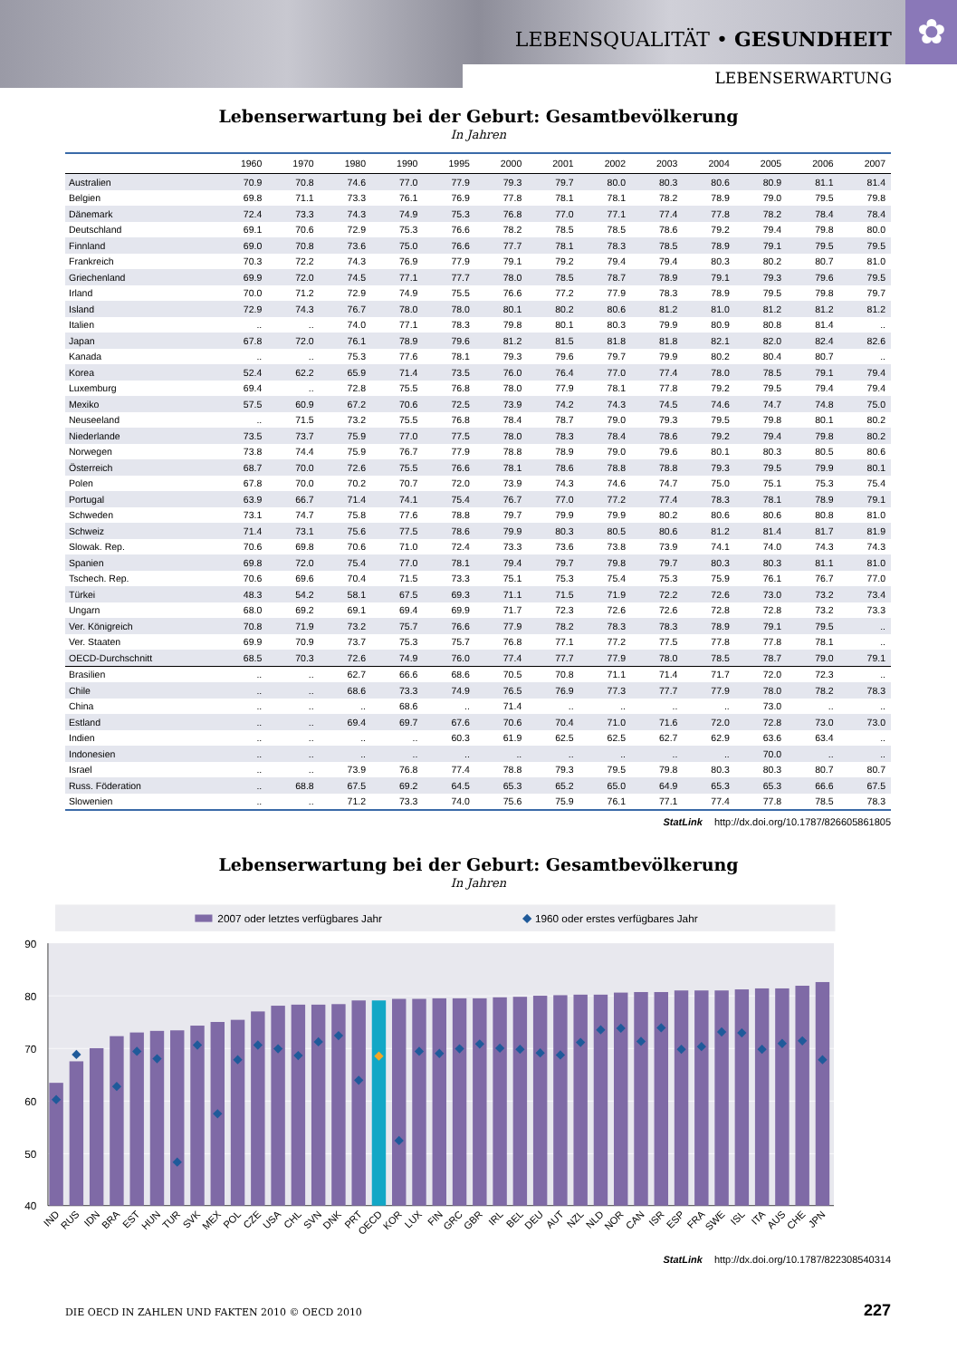✿ LEBENSQUALITÄT • GESUNDHEIT
LEBENSERWARTUNG
Lebenserwartung bei der Geburt: Gesamtbevölkerung
In Jahren
| | 1960 | 1970 | 1980 | 1990 | 1995 | 2000 | 2001 | 2002 | 2003 | 2004 | 2005 | 2006 | 2007 |
| --- | --- | --- | --- | --- | --- | --- | --- | --- | --- | --- | --- | --- | --- |
| Australien | 70.9 | 70.8 | 74.6 | 77.0 | 77.9 | 79.3 | 79.7 | 80.0 | 80.3 | 80.6 | 80.9 | 81.1 | 81.4 |
| Belgien | 69.8 | 71.1 | 73.3 | 76.1 | 76.9 | 77.8 | 78.1 | 78.1 | 78.2 | 78.9 | 79.0 | 79.5 | 79.8 |
| Dänemark | 72.4 | 73.3 | 74.3 | 74.9 | 75.3 | 76.8 | 77.0 | 77.1 | 77.4 | 77.8 | 78.2 | 78.4 | 78.4 |
| Deutschland | 69.1 | 70.6 | 72.9 | 75.3 | 76.6 | 78.2 | 78.5 | 78.5 | 78.6 | 79.2 | 79.4 | 79.8 | 80.0 |
| Finnland | 69.0 | 70.8 | 73.6 | 75.0 | 76.6 | 77.7 | 78.1 | 78.3 | 78.5 | 78.9 | 79.1 | 79.5 | 79.5 |
| Frankreich | 70.3 | 72.2 | 74.3 | 76.9 | 77.9 | 79.1 | 79.2 | 79.4 | 79.4 | 80.3 | 80.2 | 80.7 | 81.0 |
| Griechenland | 69.9 | 72.0 | 74.5 | 77.1 | 77.7 | 78.0 | 78.5 | 78.7 | 78.9 | 79.1 | 79.3 | 79.6 | 79.5 |
| Irland | 70.0 | 71.2 | 72.9 | 74.9 | 75.5 | 76.6 | 77.2 | 77.9 | 78.3 | 78.9 | 79.5 | 79.8 | 79.7 |
| Island | 72.9 | 74.3 | 76.7 | 78.0 | 78.0 | 80.1 | 80.2 | 80.6 | 81.2 | 81.0 | 81.2 | 81.2 | 81.2 |
| Italien | .. | .. | 74.0 | 77.1 | 78.3 | 79.8 | 80.1 | 80.3 | 79.9 | 80.9 | 80.8 | 81.4 | .. |
| Japan | 67.8 | 72.0 | 76.1 | 78.9 | 79.6 | 81.2 | 81.5 | 81.8 | 81.8 | 82.1 | 82.0 | 82.4 | 82.6 |
| Kanada | .. | .. | 75.3 | 77.6 | 78.1 | 79.3 | 79.6 | 79.7 | 79.9 | 80.2 | 80.4 | 80.7 | .. |
| Korea | 52.4 | 62.2 | 65.9 | 71.4 | 73.5 | 76.0 | 76.4 | 77.0 | 77.4 | 78.0 | 78.5 | 79.1 | 79.4 |
| Luxemburg | 69.4 | .. | 72.8 | 75.5 | 76.8 | 78.0 | 77.9 | 78.1 | 77.8 | 79.2 | 79.5 | 79.4 | 79.4 |
| Mexiko | 57.5 | 60.9 | 67.2 | 70.6 | 72.5 | 73.9 | 74.2 | 74.3 | 74.5 | 74.6 | 74.7 | 74.8 | 75.0 |
| Neuseeland | .. | 71.5 | 73.2 | 75.5 | 76.8 | 78.4 | 78.7 | 79.0 | 79.3 | 79.5 | 79.8 | 80.1 | 80.2 |
| Niederlande | 73.5 | 73.7 | 75.9 | 77.0 | 77.5 | 78.0 | 78.3 | 78.4 | 78.6 | 79.2 | 79.4 | 79.8 | 80.2 |
| Norwegen | 73.8 | 74.4 | 75.9 | 76.7 | 77.9 | 78.8 | 78.9 | 79.0 | 79.6 | 80.1 | 80.3 | 80.5 | 80.6 |
| Österreich | 68.7 | 70.0 | 72.6 | 75.5 | 76.6 | 78.1 | 78.6 | 78.8 | 78.8 | 79.3 | 79.5 | 79.9 | 80.1 |
| Polen | 67.8 | 70.0 | 70.2 | 70.7 | 72.0 | 73.9 | 74.3 | 74.6 | 74.7 | 75.0 | 75.1 | 75.3 | 75.4 |
| Portugal | 63.9 | 66.7 | 71.4 | 74.1 | 75.4 | 76.7 | 77.0 | 77.2 | 77.4 | 78.3 | 78.1 | 78.9 | 79.1 |
| Schweden | 73.1 | 74.7 | 75.8 | 77.6 | 78.8 | 79.7 | 79.9 | 79.9 | 80.2 | 80.6 | 80.6 | 80.8 | 81.0 |
| Schweiz | 71.4 | 73.1 | 75.6 | 77.5 | 78.6 | 79.9 | 80.3 | 80.5 | 80.6 | 81.2 | 81.4 | 81.7 | 81.9 |
| Slowak. Rep. | 70.6 | 69.8 | 70.6 | 71.0 | 72.4 | 73.3 | 73.6 | 73.8 | 73.9 | 74.1 | 74.0 | 74.3 | 74.3 |
| Spanien | 69.8 | 72.0 | 75.4 | 77.0 | 78.1 | 79.4 | 79.7 | 79.8 | 79.7 | 80.3 | 80.3 | 81.1 | 81.0 |
| Tschech. Rep. | 70.6 | 69.6 | 70.4 | 71.5 | 73.3 | 75.1 | 75.3 | 75.4 | 75.3 | 75.9 | 76.1 | 76.7 | 77.0 |
| Türkei | 48.3 | 54.2 | 58.1 | 67.5 | 69.3 | 71.1 | 71.5 | 71.9 | 72.2 | 72.6 | 73.0 | 73.2 | 73.4 |
| Ungarn | 68.0 | 69.2 | 69.1 | 69.4 | 69.9 | 71.7 | 72.3 | 72.6 | 72.6 | 72.8 | 72.8 | 73.2 | 73.3 |
| Ver. Königreich | 70.8 | 71.9 | 73.2 | 75.7 | 76.6 | 77.9 | 78.2 | 78.3 | 78.3 | 78.9 | 79.1 | 79.5 | .. |
| Ver. Staaten | 69.9 | 70.9 | 73.7 | 75.3 | 75.7 | 76.8 | 77.1 | 77.2 | 77.5 | 77.8 | 77.8 | 78.1 | .. |
| OECD-Durchschnitt | 68.5 | 70.3 | 72.6 | 74.9 | 76.0 | 77.4 | 77.7 | 77.9 | 78.0 | 78.5 | 78.7 | 79.0 | 79.1 |
| Brasilien | .. | .. | 62.7 | 66.6 | 68.6 | 70.5 | 70.8 | 71.1 | 71.4 | 71.7 | 72.0 | 72.3 | .. |
| Chile | .. | .. | 68.6 | 73.3 | 74.9 | 76.5 | 76.9 | 77.3 | 77.7 | 77.9 | 78.0 | 78.2 | 78.3 |
| China | .. | .. | .. | 68.6 | .. | 71.4 | .. | .. | .. | .. | 73.0 | .. | .. |
| Estland | .. | .. | 69.4 | 69.7 | 67.6 | 70.6 | 70.4 | 71.0 | 71.6 | 72.0 | 72.8 | 73.0 | 73.0 |
| Indien | .. | .. | .. | .. | 60.3 | 61.9 | 62.5 | 62.5 | 62.7 | 62.9 | 63.6 | 63.4 | .. |
| Indonesien | .. | .. | .. | .. | .. | .. | .. | .. | .. | .. | 70.0 | .. | .. |
| Israel | .. | .. | 73.9 | 76.8 | 77.4 | 78.8 | 79.3 | 79.5 | 79.8 | 80.3 | 80.3 | 80.7 | 80.7 |
| Russ. Föderation | .. | 68.8 | 67.5 | 69.2 | 64.5 | 65.3 | 65.2 | 65.0 | 64.9 | 65.3 | 65.3 | 66.6 | 67.5 |
| Slowenien | .. | .. | 71.2 | 73.3 | 74.0 | 75.6 | 75.9 | 76.1 | 77.1 | 77.4 | 77.8 | 78.5 | 78.3 |
StatLink http://dx.doi.org/10.1787/826605861805
Lebenserwartung bei der Geburt: Gesamtbevölkerung
In Jahren
2007 oder letztes verfügbares Jahr
1960 oder erstes verfügbares Jahr
90
80
70
60
50
40
IND
RUS
IDN
BRA
EST
HUN
TUR
SVK
MEX
POL
CZE
USA
CHL
SVN
DNK
PRT
OECD
KOR
LUX
FIN
GRC
GBR
IRL
BEL
DEU
AUT
NZL
NLD
NOR
CAN
ISR
ESP
FRA
SWE
ISL
ITA
AUS
CHE
JPN
StatLink http://dx.doi.org/10.1787/822308540314
DIE OECD IN ZAHLEN UND FAKTEN 2010 © OECD 2010 227